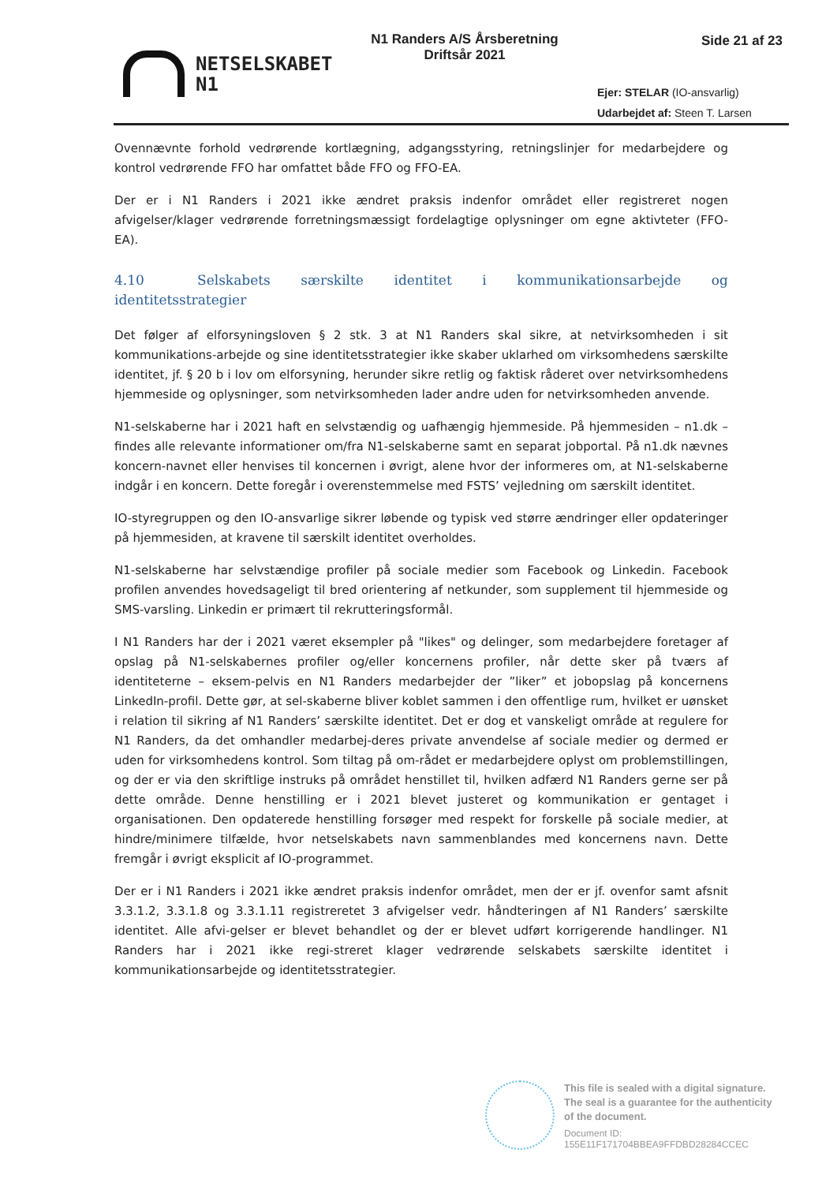NETSELSKABET
N1
N1 Randers A/S Årsberetning
Driftsår 2021
Side 21 af 23
Ejer: STELAR (IO-ansvarlig)
Udarbejdet af: Steen T. Larsen
Ovennævnte forhold vedrørende kortlægning, adgangsstyring, retningslinjer for medarbejdere og kontrol vedrørende FFO har omfattet både FFO og FFO-EA.
Der er i N1 Randers i 2021 ikke ændret praksis indenfor området eller registreret nogen afvigelser/klager vedrørende forretningsmæssigt fordelagtige oplysninger om egne aktivteter (FFO-EA).
4.10 Selskabets særskilte identitet i kommunikationsarbejde og identitetsstrategier
Det følger af elforsyningsloven § 2 stk. 3 at N1 Randers skal sikre, at netvirksomheden i sit kommunikations-arbejde og sine identitetsstrategier ikke skaber uklarhed om virksomhedens særskilte identitet, jf. § 20 b i lov om elforsyning, herunder sikre retlig og faktisk råderet over netvirksomhedens hjemmeside og oplysninger, som netvirksomheden lader andre uden for netvirksomheden anvende.
N1-selskaberne har i 2021 haft en selvstændig og uafhængig hjemmeside. På hjemmesiden – n1.dk – findes alle relevante informationer om/fra N1-selskaberne samt en separat jobportal. På n1.dk nævnes koncern-navnet eller henvises til koncernen i øvrigt, alene hvor der informeres om, at N1-selskaberne indgår i en koncern. Dette foregår i overenstemmelse med FSTS’ vejledning om særskilt identitet.
IO-styregruppen og den IO-ansvarlige sikrer løbende og typisk ved større ændringer eller opdateringer på hjemmesiden, at kravene til særskilt identitet overholdes.
N1-selskaberne har selvstændige profiler på sociale medier som Facebook og Linkedin. Facebook profilen anvendes hovedsageligt til bred orientering af netkunder, som supplement til hjemmeside og SMS-varsling. Linkedin er primært til rekrutteringsformål.
I N1 Randers har der i 2021 været eksempler på "likes" og delinger, som medarbejdere foretager af opslag på N1-selskabernes profiler og/eller koncernens profiler, når dette sker på tværs af identiteterne – eksem-pelvis en N1 Randers medarbejder der ”liker” et jobopslag på koncernens LinkedIn-profil. Dette gør, at sel-skaberne bliver koblet sammen i den offentlige rum, hvilket er uønsket i relation til sikring af N1 Randers’ særskilte identitet. Det er dog et vanskeligt område at regulere for N1 Randers, da det omhandler medarbej-deres private anvendelse af sociale medier og dermed er uden for virksomhedens kontrol. Som tiltag på om-rådet er medarbejdere oplyst om problemstillingen, og der er via den skriftlige instruks på området henstillet til, hvilken adfærd N1 Randers gerne ser på dette område. Denne henstilling er i 2021 blevet justeret og kommunikation er gentaget i organisationen. Den opdaterede henstilling forsøger med respekt for forskelle på sociale medier, at hindre/minimere tilfælde, hvor netselskabets navn sammenblandes med koncernens navn. Dette fremgår i øvrigt eksplicit af IO-programmet.
Der er i N1 Randers i 2021 ikke ændret praksis indenfor området, men der er jf. ovenfor samt afsnit 3.3.1.2, 3.3.1.8 og 3.3.1.11 registreretet 3 afvigelser vedr. håndteringen af N1 Randers’ særskilte identitet. Alle afvi-gelser er blevet behandlet og der er blevet udført korrigerende handlinger. N1 Randers har i 2021 ikke regi-streret klager vedrørende selskabets særskilte identitet i kommunikationsarbejde og identitetsstrategier.
This file is sealed with a digital signature.
The seal is a guarantee for the authenticity
of the document.
Document ID:
155E11F171704BBEA9FFDBD28284CCEC